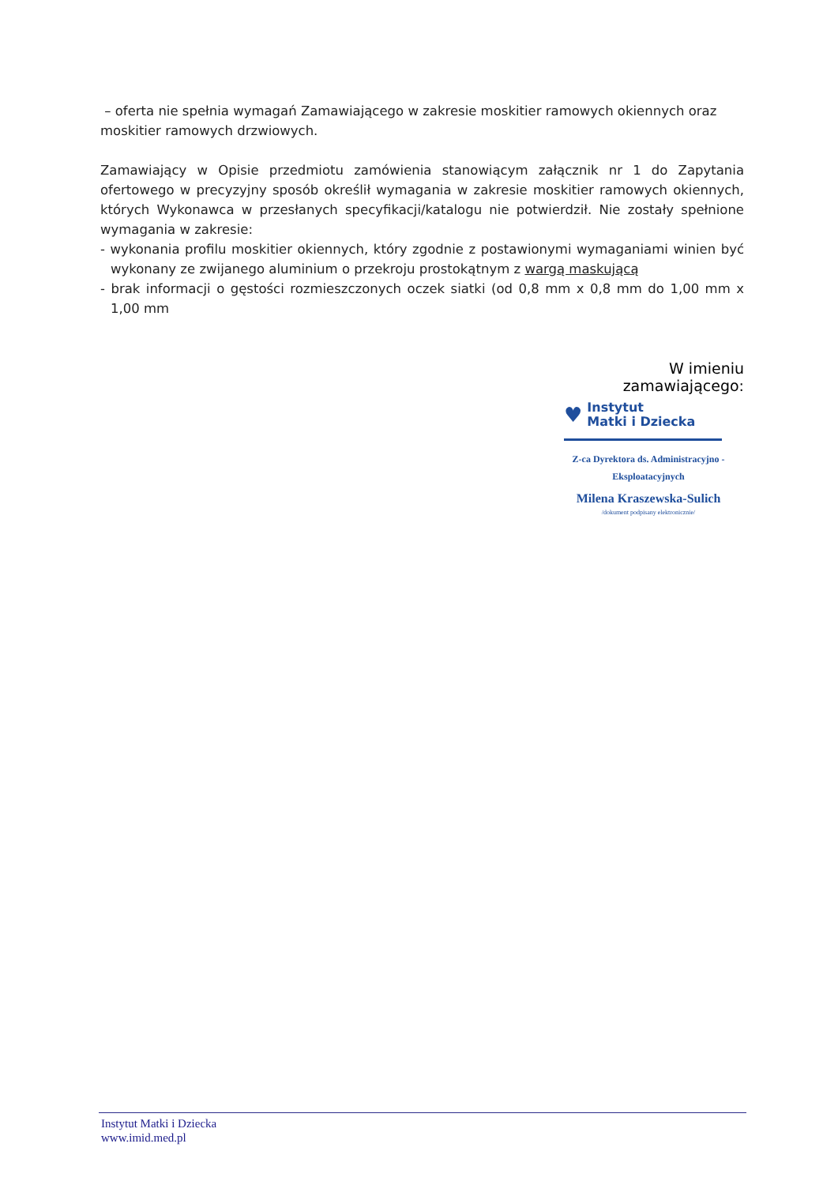– oferta nie spełnia wymagań Zamawiającego w zakresie moskitier ramowych okiennych oraz moskitier ramowych drzwiowych.
Zamawiający w Opisie przedmiotu zamówienia stanowiącym załącznik nr 1 do Zapytania ofertowego w precyzyjny sposób określił wymagania w zakresie moskitier ramowych okiennych, których Wykonawca w przesłanych specyfikacji/katalogu nie potwierdził. Nie zostały spełnione wymagania w zakresie:
- wykonania profilu moskitier okiennych, który zgodnie z postawionymi wymaganiami winien być wykonany ze zwijanego aluminium o przekroju prostokątnym z wargą maskującą
- brak informacji o gęstości rozmieszczonych oczek siatki (od 0,8 mm x 0,8 mm do 1,00 mm x 1,00 mm
W imieniu zamawiającego:
♥
Instytut
Matki i Dziecka
Z-ca Dyrektora ds. Administracyjno -
Eksploatacyjnych
Milena Kraszewska-Sulich
/dokument podpisany elektronicznie/
Instytut Matki i Dziecka
www.imid.med.pl